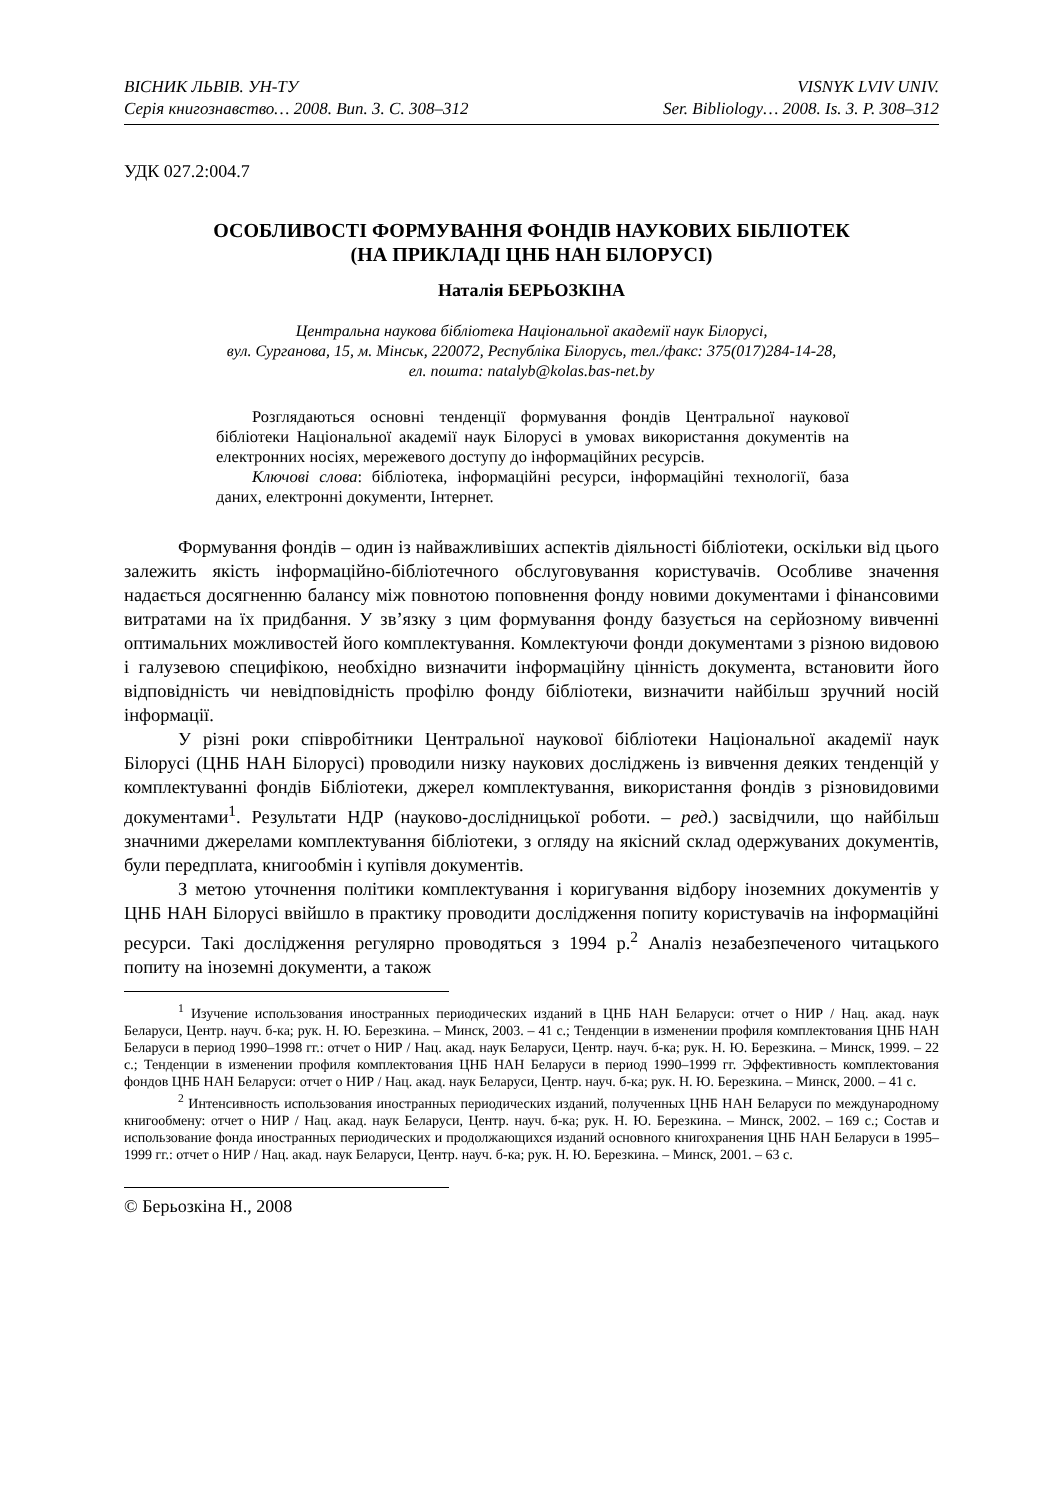ВІСНИК ЛЬВІВ. УН-ТУ
Серія книгознавство… 2008. Вип. 3. С. 308–312
VISNYK LVIV UNIV.
Ser. Bibliology… 2008. Is. 3. P. 308–312
УДК 027.2:004.7
ОСОБЛИВОСТІ ФОРМУВАННЯ ФОНДІВ НАУКОВИХ БІБЛІОТЕК
(НА ПРИКЛАДІ ЦНБ НАН БІЛОРУСІ)
Наталія БЕРЬОЗКІНА
Центральна наукова бібліотека Національної академії наук Білорусі,
вул. Сурганова, 15, м. Мінськ, 220072, Республіка Білорусь, тел./факс: 375(017)284-14-28,
ел. пошта: natalyb@kolas.bas-net.by
Розглядаються основні тенденції формування фондів Центральної наукової бібліотеки Національної академії наук Білорусі в умовах використання документів на електронних носіях, мережевого доступу до інформаційних ресурсів.
Ключові слова: бібліотека, інформаційні ресурси, інформаційні технології, база даних, електронні документи, Інтернет.
Формування фондів – один із найважливіших аспектів діяльності бібліотеки, оскільки від цього залежить якість інформаційно-бібліотечного обслуговування користувачів. Особливе значення надається досягненню балансу між повнотою поповнення фонду новими документами і фінансовими витратами на їх придбання. У зв’язку з цим формування фонду базується на серйозному вивченні оптимальних можливостей його комплектування. Комлектуючи фонди документами з різною видовою і галузевою специфікою, необхідно визначити інформаційну цінність документа, встановити його відповідність чи невідповідність профілю фонду бібліотеки, визначити найбільш зручний носій інформації.
У різні роки співробітники Центральної наукової бібліотеки Національної академії наук Білорусі (ЦНБ НАН Білорусі) проводили низку наукових досліджень із вивчення деяких тенденцій у комплектуванні фондів Бібліотеки, джерел комплектування, використання фондів з різновидовими документами<sup>1</sup>. Результати НДР (науково-дослідницької роботи. – ред.) засвідчили, що найбільш значними джерелами комплектування бібліотеки, з огляду на якісний склад одержуваних документів, були передплата, книгообмін і купівля документів.
З метою уточнення політики комплектування і коригування відбору іноземних документів у ЦНБ НАН Білорусі ввійшло в практику проводити дослідження попиту користувачів на інформаційні ресурси. Такі дослідження регулярно проводяться з 1994 р.<sup>2</sup> Аналіз незабезпеченого читацького попиту на іноземні документи, а також
<sup>1</sup> Изучение использования иностранных периодических изданий в ЦНБ НАН Беларуси: отчет о НИР / Нац. акад. наук Беларуси, Центр. науч. б-ка; рук. Н. Ю. Березкина. – Минск, 2003. – 41 с.; Тенденции в изменении профиля комплектования ЦНБ НАН Беларуси в период 1990–1998 гг.: отчет о НИР / Нац. акад. наук Беларуси, Центр. науч. б-ка; рук. Н. Ю. Березкина. – Минск, 1999. – 22 с.; Тенденции в изменении профиля комплектования ЦНБ НАН Беларуси в период 1990–1999 гг. Эффективность комплектования фондов ЦНБ НАН Беларуси: отчет о НИР / Нац. акад. наук Беларуси, Центр. науч. б-ка; рук. Н. Ю. Березкина. – Минск, 2000. – 41 с.
<sup>2</sup> Интенсивность использования иностранных периодических изданий, полученных ЦНБ НАН Беларуси по международному книгообмену: отчет о НИР / Нац. акад. наук Беларуси, Центр. науч. б-ка; рук. Н. Ю. Березкина. – Минск, 2002. – 169 с.; Состав и использование фонда иностранных периодических и продолжающихся изданий основного книгохранения ЦНБ НАН Беларуси в 1995–1999 гг.: отчет о НИР / Нац. акад. наук Беларуси, Центр. науч. б-ка; рук. Н. Ю. Березкина. – Минск, 2001. – 63 с.
© Берьозкіна Н., 2008